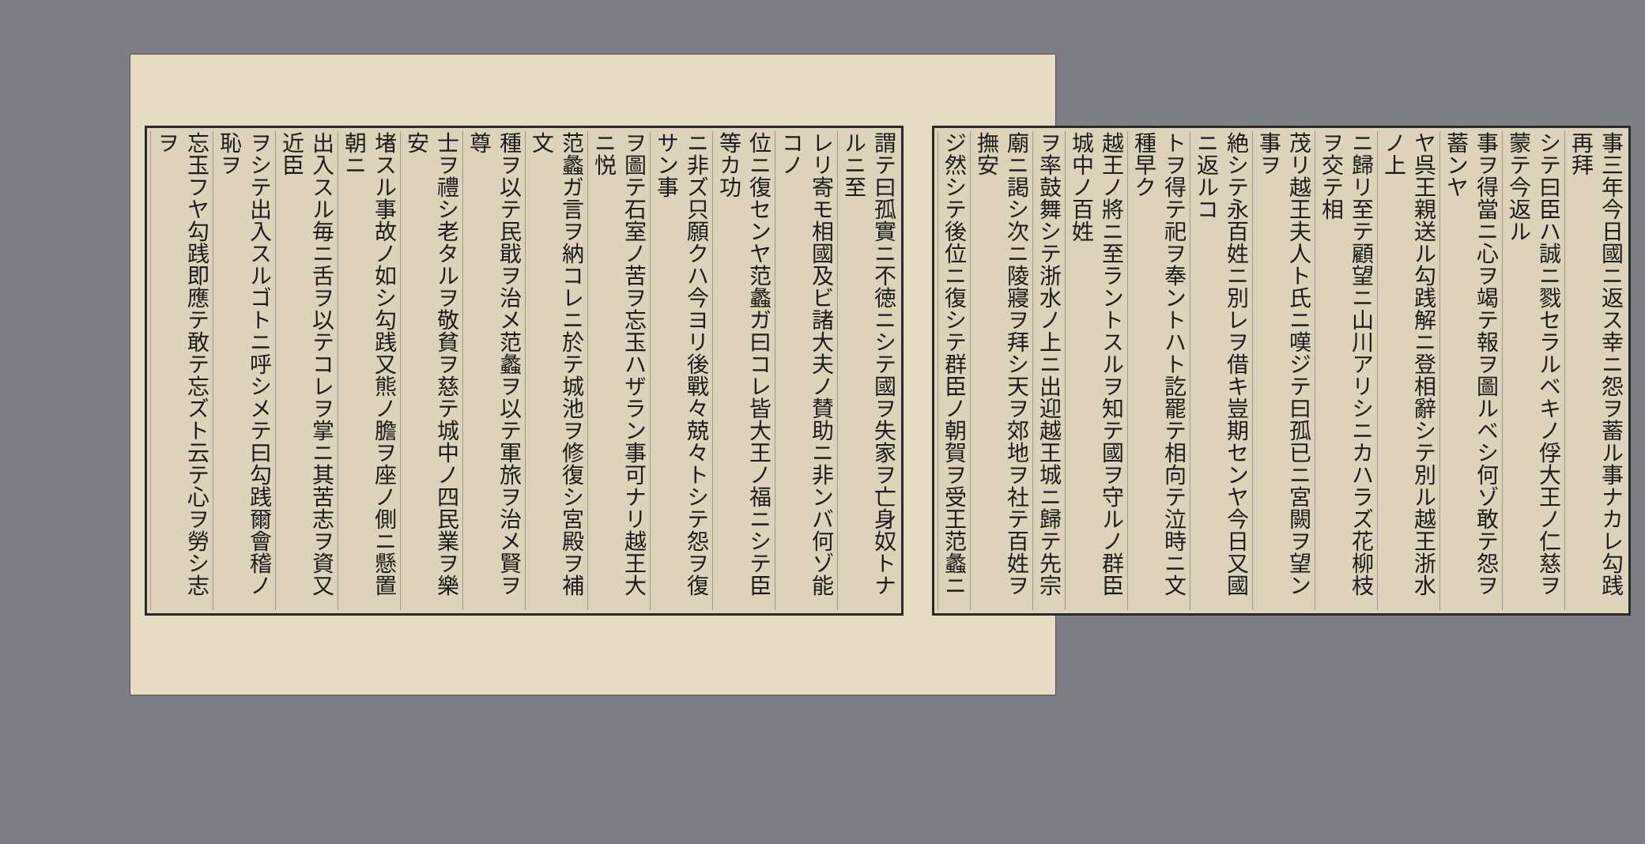謂テ曰孤實ニ不徳ニシテ國ヲ失家ヲ亡身奴トナルニ至
レリ寄モ相國及ビ諸大夫ノ賛助ニ非ンバ何ゾ能コノ
位ニ復センヤ范蠡ガ曰コレ皆大王ノ福ニシテ臣等カ功
ニ非ズ只願クハ今ヨリ後戰々兢々トシテ怨ヲ復サン事
ヲ圖テ石室ノ苦ヲ忘玉ハザラン事可ナリ越王大ニ悦
范蠡ガ言ヲ納コレニ於テ城池ヲ修復シ宮殿ヲ補文
種ヲ以テ民戢ヲ治メ范蠡ヲ以テ軍旅ヲ治メ賢ヲ尊
士ヲ禮シ老タルヲ敬貧ヲ慈テ城中ノ四民業ヲ樂安
堵スル事故ノ如シ勾践又熊ノ膽ヲ座ノ側ニ懸置朝ニ
出入スル毎ニ舌ヲ以テコレヲ掌ニ其苦志ヲ資又近臣
ヲシテ出入スルゴトニ呼シメテ曰勾践爾會稽ノ恥ヲ
忘玉フヤ勾践即應テ敢テ忘ズト云テ心ヲ勞シ志ヲ
事三年今日國ニ返ス幸ニ怨ヲ蓄ル事ナカレ勾践再拜
シテ曰臣ハ誠ニ戮セラルベキノ俘大王ノ仁慈ヲ蒙テ今返ル
事ヲ得當ニ心ヲ竭テ報ヲ圖ルベシ何ゾ敢テ怨ヲ蓄ンヤ
ヤ呉王親送ル勾践解ニ登相辭シテ別ル越王浙水ノ上
ニ歸リ至テ顧望ニ山川アリシニカハラズ花柳枝ヲ交テ相
茂リ越王夫人ト氏ニ嘆ジテ曰孤已ニ宮闕ヲ望ン事ヲ
絶シテ永百姓ニ別レヲ借キ豈期センヤ今日又國ニ返ルコ
トヲ得テ祀ヲ奉ントハト訖罷テ相向テ泣時ニ文種早ク
越王ノ將ニ至ラントスルヲ知テ國ヲ守ルノ群臣城中ノ百姓
ヲ率鼓舞シテ浙水ノ上ニ出迎越王城ニ歸テ先宗
廟ニ謁シ次ニ陵寢ヲ拜シ天ヲ郊地ヲ社テ百姓ヲ撫安
ジ然シテ後位ニ復シテ群臣ノ朝賀ヲ受王范蠡ニ